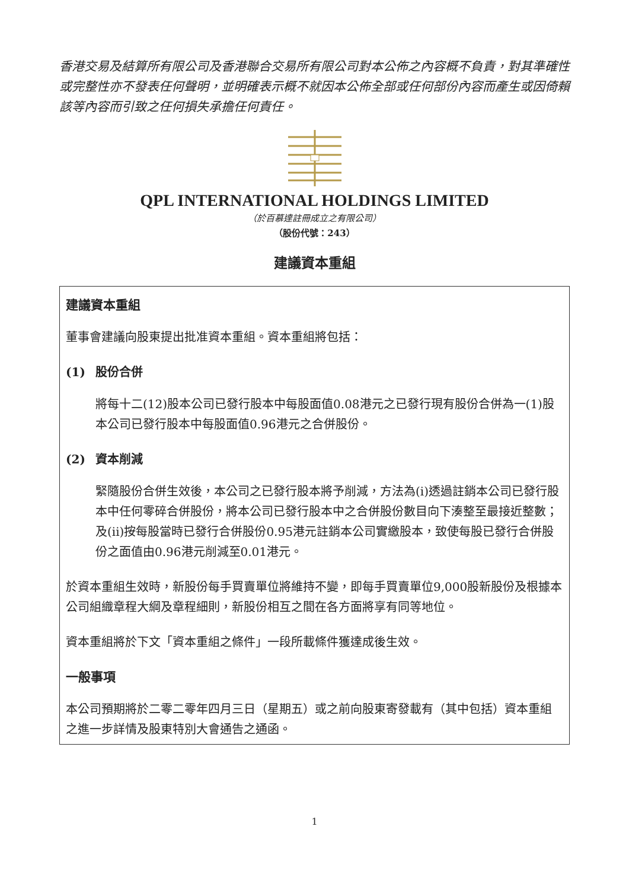香港交易及結算所有限公司及香港聯合交易所有限公司對本公佈之內容概不負責，對其準確性或完整性亦不發表任何聲明，並明確表示概不就因本公佈全部或任何部份內容而產生或因倚賴該等內容而引致之任何損失承擔任何責任。
QPL INTERNATIONAL HOLDINGS LIMITED
（於百慕達註冊成立之有限公司）
（股份代號：243）
建議資本重組
建議資本重組
董事會建議向股東提出批准資本重組。資本重組將包括：
(1) 股份合併
將每十二(12)股本公司已發行股本中每股面值0.08港元之已發行現有股份合併為一(1)股本公司已發行股本中每股面值0.96港元之合併股份。
(2) 資本削減
緊隨股份合併生效後，本公司之已發行股本將予削減，方法為(i)透過註銷本公司已發行股本中任何零碎合併股份，將本公司已發行股本中之合併股份數目向下湊整至最接近整數；及(ii)按每股當時已發行合併股份0.95港元註銷本公司實繳股本，致使每股已發行合併股份之面值由0.96港元削減至0.01港元。
於資本重組生效時，新股份每手買賣單位將維持不變，即每手買賣單位9,000股新股份及根據本公司組織章程大綱及章程細則，新股份相互之間在各方面將享有同等地位。
資本重組將於下文「資本重組之條件」一段所載條件獲達成後生效。
一般事項
本公司預期將於二零二零年四月三日（星期五）或之前向股東寄發載有（其中包括）資本重組之進一步詳情及股東特別大會通告之通函。
1